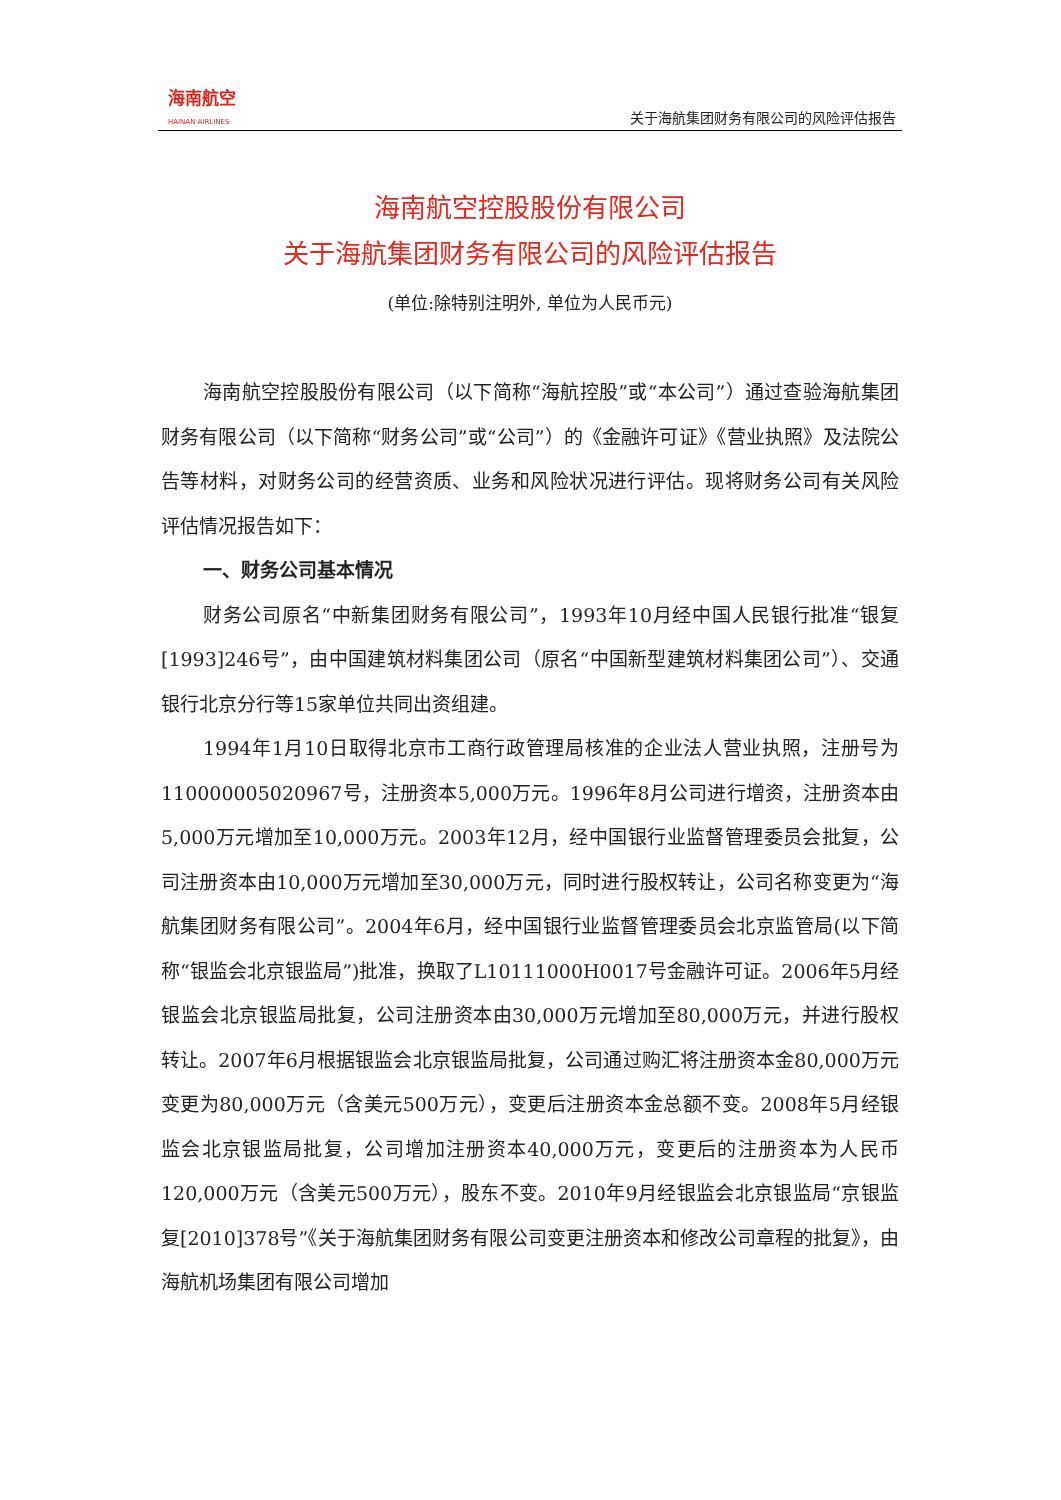海南航空
HAINAN AIRLINES
关于海航集团财务有限公司的风险评估报告
海南航空控股股份有限公司
关于海航集团财务有限公司的风险评估报告
(单位:除特别注明外, 单位为人民币元)
海南航空控股股份有限公司（以下简称“海航控股”或“本公司”）通过查验海航集团财务有限公司（以下简称“财务公司”或“公司”）的《金融许可证》《营业执照》及法院公告等材料，对财务公司的经营资质、业务和风险状况进行评估。现将财务公司有关风险评估情况报告如下：
一、财务公司基本情况
财务公司原名“中新集团财务有限公司”，1993年10月经中国人民银行批准“银复[1993]246号”，由中国建筑材料集团公司（原名“中国新型建筑材料集团公司”）、交通银行北京分行等15家单位共同出资组建。
1994年1月10日取得北京市工商行政管理局核准的企业法人营业执照，注册号为110000005020967号，注册资本5,000万元。1996年8月公司进行增资，注册资本由5,000万元增加至10,000万元。2003年12月，经中国银行业监督管理委员会批复，公司注册资本由10,000万元增加至30,000万元，同时进行股权转让，公司名称变更为“海航集团财务有限公司”。2004年6月，经中国银行业监督管理委员会北京监管局(以下简称“银监会北京银监局”)批准，换取了L10111000H0017号金融许可证。2006年5月经银监会北京银监局批复，公司注册资本由30,000万元增加至80,000万元，并进行股权转让。2007年6月根据银监会北京银监局批复，公司通过购汇将注册资本金80,000万元变更为80,000万元（含美元500万元），变更后注册资本金总额不变。2008年5月经银监会北京银监局批复，公司增加注册资本40,000万元，变更后的注册资本为人民币120,000万元（含美元500万元），股东不变。2010年9月经银监会北京银监局“京银监复[2010]378号”《关于海航集团财务有限公司变更注册资本和修改公司章程的批复》，由海航机场集团有限公司增加